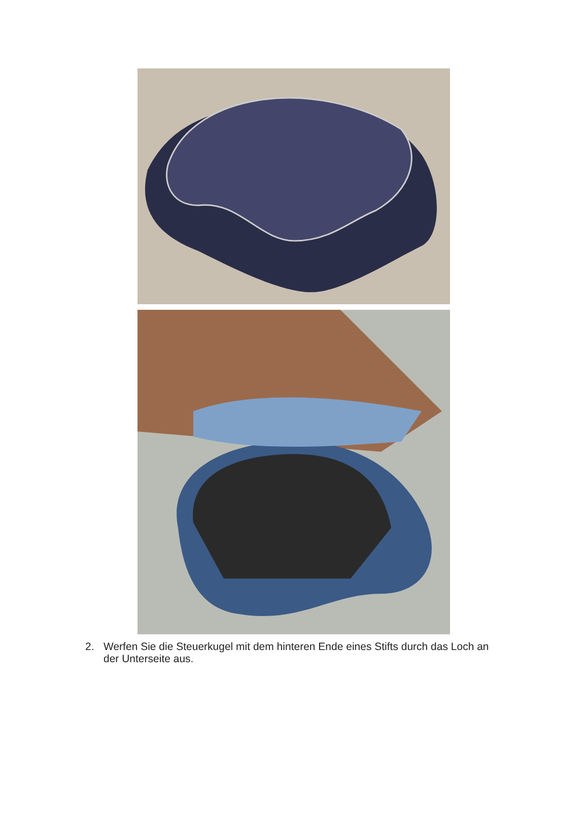2. Werfen Sie die Steuerkugel mit dem hinteren Ende eines Stifts durch das Loch an der Unterseite aus.